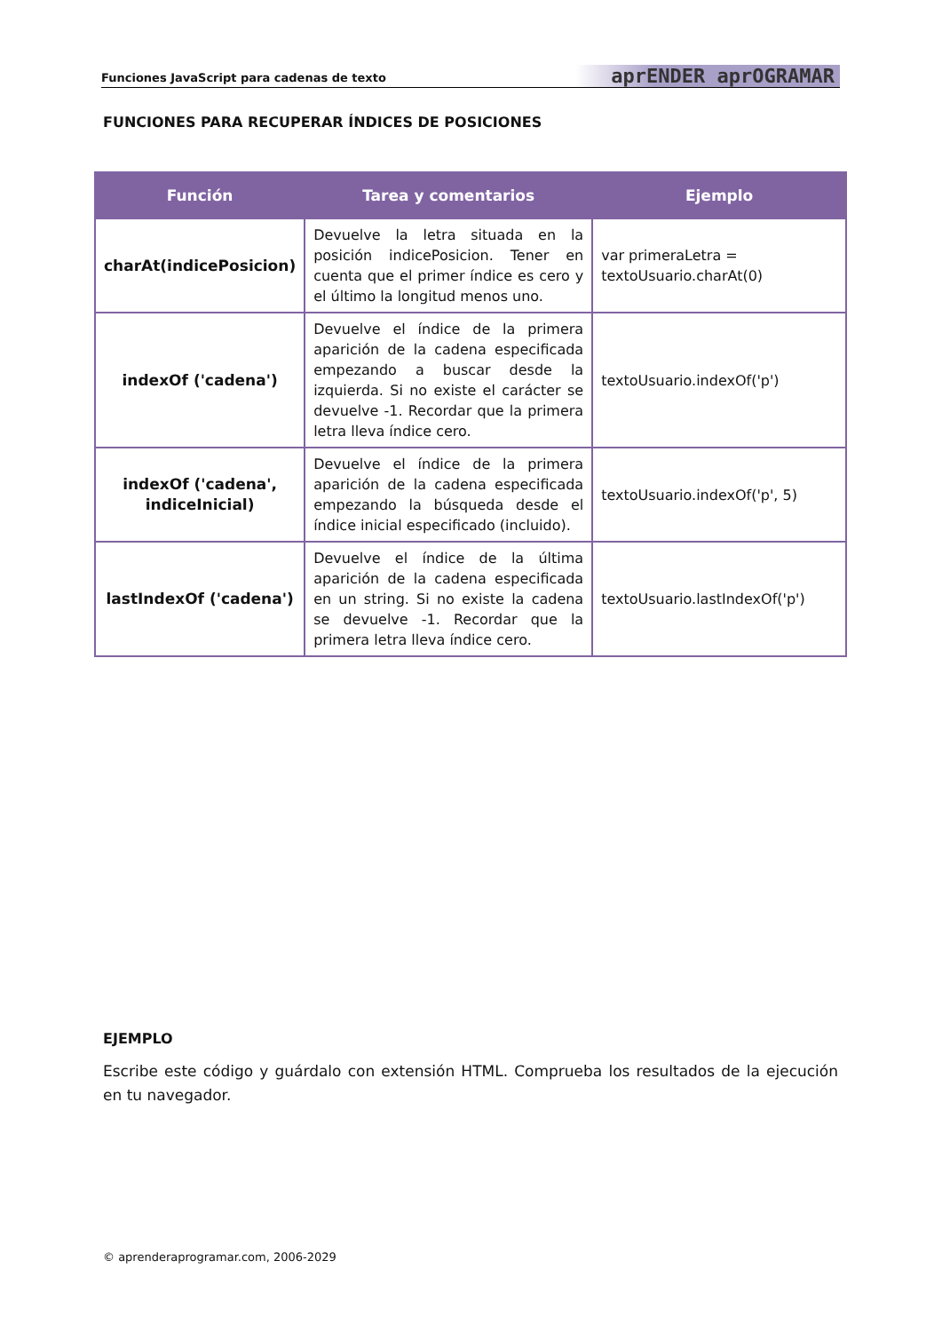Funciones JavaScript para cadenas de texto aprENDER aprOGRAMAR
FUNCIONES PARA RECUPERAR ÍNDICES DE POSICIONES
| Función | Tarea y comentarios | Ejemplo |
| --- | --- | --- |
| charAt(indicePosicion) | Devuelve la letra situada en la posición indicePosicion. Tener en cuenta que el primer índice es cero y el último la longitud menos uno. | var primeraLetra = textoUsuario.charAt(0) |
| indexOf ('cadena') | Devuelve el índice de la primera aparición de la cadena especificada empezando a buscar desde la izquierda. Si no existe el carácter se devuelve -1. Recordar que la primera letra lleva índice cero. | textoUsuario.indexOf('p') |
| indexOf ('cadena', indiceInicial) | Devuelve el índice de la primera aparición de la cadena especificada empezando la búsqueda desde el índice inicial especificado (incluido). | textoUsuario.indexOf('p', 5) |
| lastIndexOf ('cadena') | Devuelve el índice de la última aparición de la cadena especificada en un string. Si no existe la cadena se devuelve -1. Recordar que la primera letra lleva índice cero. | textoUsuario.lastIndexOf('p') |
EJEMPLO
Escribe este código y guárdalo con extensión HTML. Comprueba los resultados de la ejecución en tu navegador.
© aprenderaprogramar.com, 2006-2029